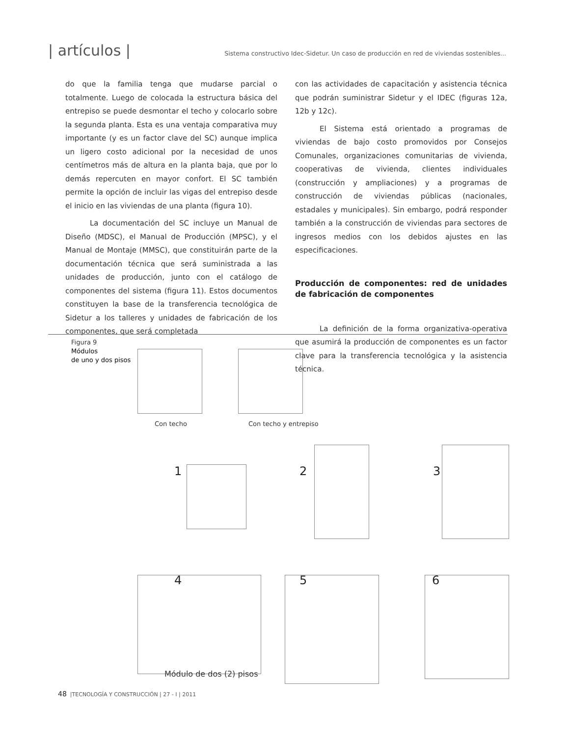| artículos | Sistema constructivo Idec-Sidetur. Un caso de producción en red de viviendas sostenibles...
do que la familia tenga que mudarse parcial o totalmente. Luego de colocada la estructura básica del entrepiso se puede desmontar el techo y colocarlo sobre la segunda planta. Esta es una ventaja comparativa muy importante (y es un factor clave del SC) aunque implica un ligero costo adicional por la necesidad de unos centímetros más de altura en la planta baja, que por lo demás repercuten en mayor confort. El SC también permite la opción de incluir las vigas del entrepiso desde el inicio en las viviendas de una planta (figura 10).
La documentación del SC incluye un Manual de Diseño (MDSC), el Manual de Producción (MPSC), y el Manual de Montaje (MMSC), que constituirán parte de la documentación técnica que será suministrada a las unidades de producción, junto con el catálogo de componentes del sistema (figura 11). Estos documentos constituyen la base de la transferencia tecnológica de Sidetur a los talleres y unidades de fabricación de los componentes, que será completada
con las actividades de capacitación y asistencia técnica que podrán suministrar Sidetur y el IDEC (figuras 12a, 12b y 12c).
El Sistema está orientado a programas de viviendas de bajo costo promovidos por Consejos Comunales, organizaciones comunitarias de vivienda, cooperativas de vivienda, clientes individuales (construcción y ampliaciones) y a programas de construcción de viviendas públicas (nacionales, estadales y municipales). Sin embargo, podrá responder también a la construcción de viviendas para sectores de ingresos medios con los debidos ajustes en las especificaciones.
Producción de componentes: red de unidades de fabricación de componentes
La definición de la forma organizativa-operativa que asumirá la producción de componentes es un factor clave para la transferencia tecnológica y la asistencia técnica.
Figura 9
Módulos
de uno y dos pisos
Con techo Con techo y entrepiso
1 2 3
4 5 6
Módulo de dos (2) pisos
48 |TECNOLOGÍA Y CONSTRUCCIÓN | 27 - I | 2011